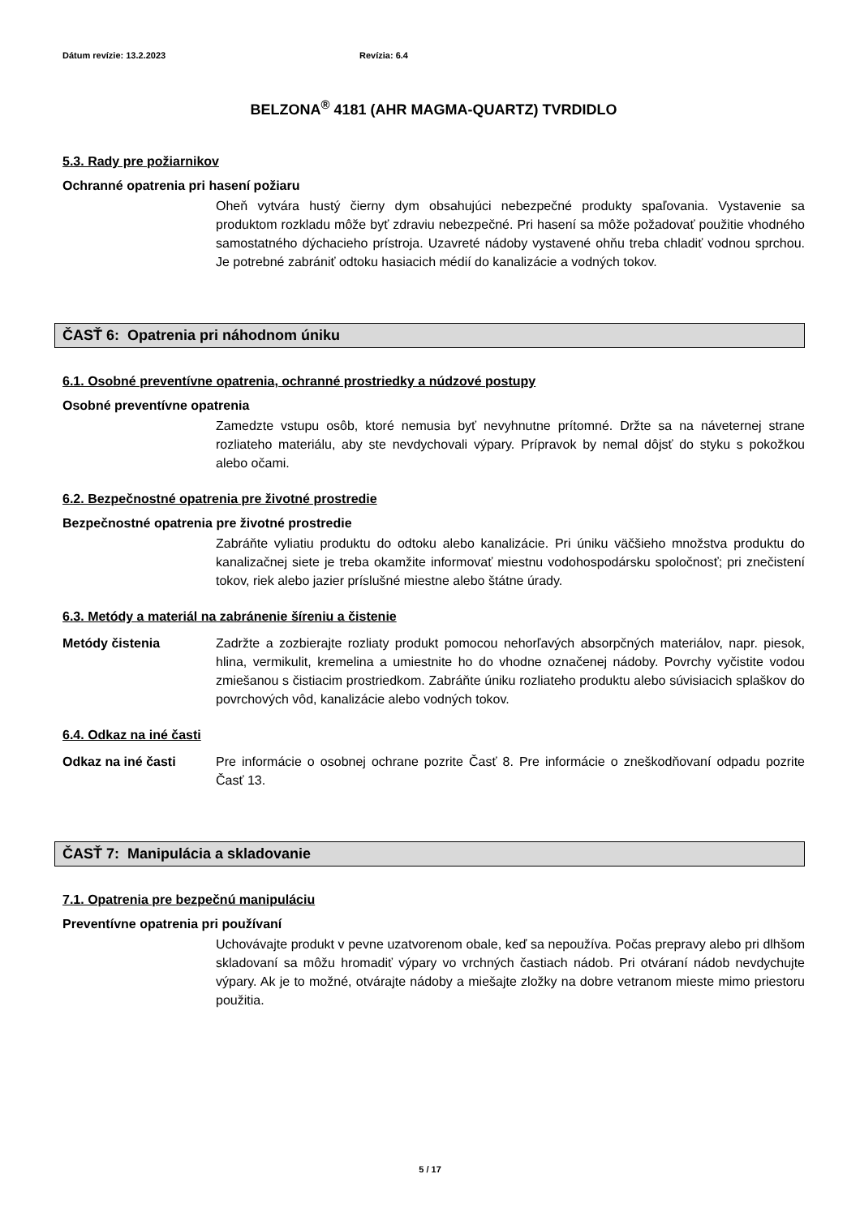Dátum revízie: 13.2.2023 Revízia: 6.4
BELZONA<sup>®</sup> 4181 (AHR MAGMA-QUARTZ) TVRDIDLO
5.3. Rady pre požiarnikov
Ochranné opatrenia pri hasení požiaru
Oheň vytvára hustý čierny dym obsahujúci nebezpečné produkty spaľovania. Vystavenie sa produktom rozkladu môže byť zdraviu nebezpečné. Pri hasení sa môže požadovať použitie vhodného samostatného dýchacieho prístroja. Uzavreté nádoby vystavené ohňu treba chladiť vodnou sprchou. Je potrebné zabrániť odtoku hasiacich médií do kanalizácie a vodných tokov.
ČASŤ 6: Opatrenia pri náhodnom úniku
6.1. Osobné preventívne opatrenia, ochranné prostriedky a núdzové postupy
Osobné preventívne opatrenia
Zamedzte vstupu osôb, ktoré nemusia byť nevyhnutne prítomné. Držte sa na náveternej strane rozliateho materiálu, aby ste nevdychovali výpary. Prípravok by nemal dôjsť do styku s pokožkou alebo očami.
6.2. Bezpečnostné opatrenia pre životné prostredie
Bezpečnostné opatrenia pre životné prostredie
Zabráňte vyliatiu produktu do odtoku alebo kanalizácie. Pri úniku väčšieho množstva produktu do kanalizačnej siete je treba okamžite informovať miestnu vodohospodársku spoločnosť; pri znečistení tokov, riek alebo jazier príslušné miestne alebo štátne úrady.
6.3. Metódy a materiál na zabránenie šíreniu a čistenie
Metódy čistenia Zadržte a zozbierajte rozliaty produkt pomocou nehorľavých absorpčných materiálov, napr. piesok, hlina, vermikulit, kremelina a umiestnite ho do vhodne označenej nádoby. Povrchy vyčistite vodou zmiešanou s čistiacim prostriedkom. Zabráňte úniku rozliateho produktu alebo súvisiacich splaškov do povrchových vôd, kanalizácie alebo vodných tokov.
6.4. Odkaz na iné časti
Odkaz na iné časti Pre informácie o osobnej ochrane pozrite Časť 8. Pre informácie o zneškodňovaní odpadu pozrite Časť 13.
ČASŤ 7: Manipulácia a skladovanie
7.1. Opatrenia pre bezpečnú manipuláciu
Preventívne opatrenia pri používaní
Uchovávajte produkt v pevne uzatvorenom obale, keď sa nepoužíva. Počas prepravy alebo pri dlhšom skladovaní sa môžu hromadiť výpary vo vrchných častiach nádob. Pri otváraní nádob nevdychujte výpary. Ak je to možné, otvárajte nádoby a miešajte zložky na dobre vetranom mieste mimo priestoru použitia.
5 / 17